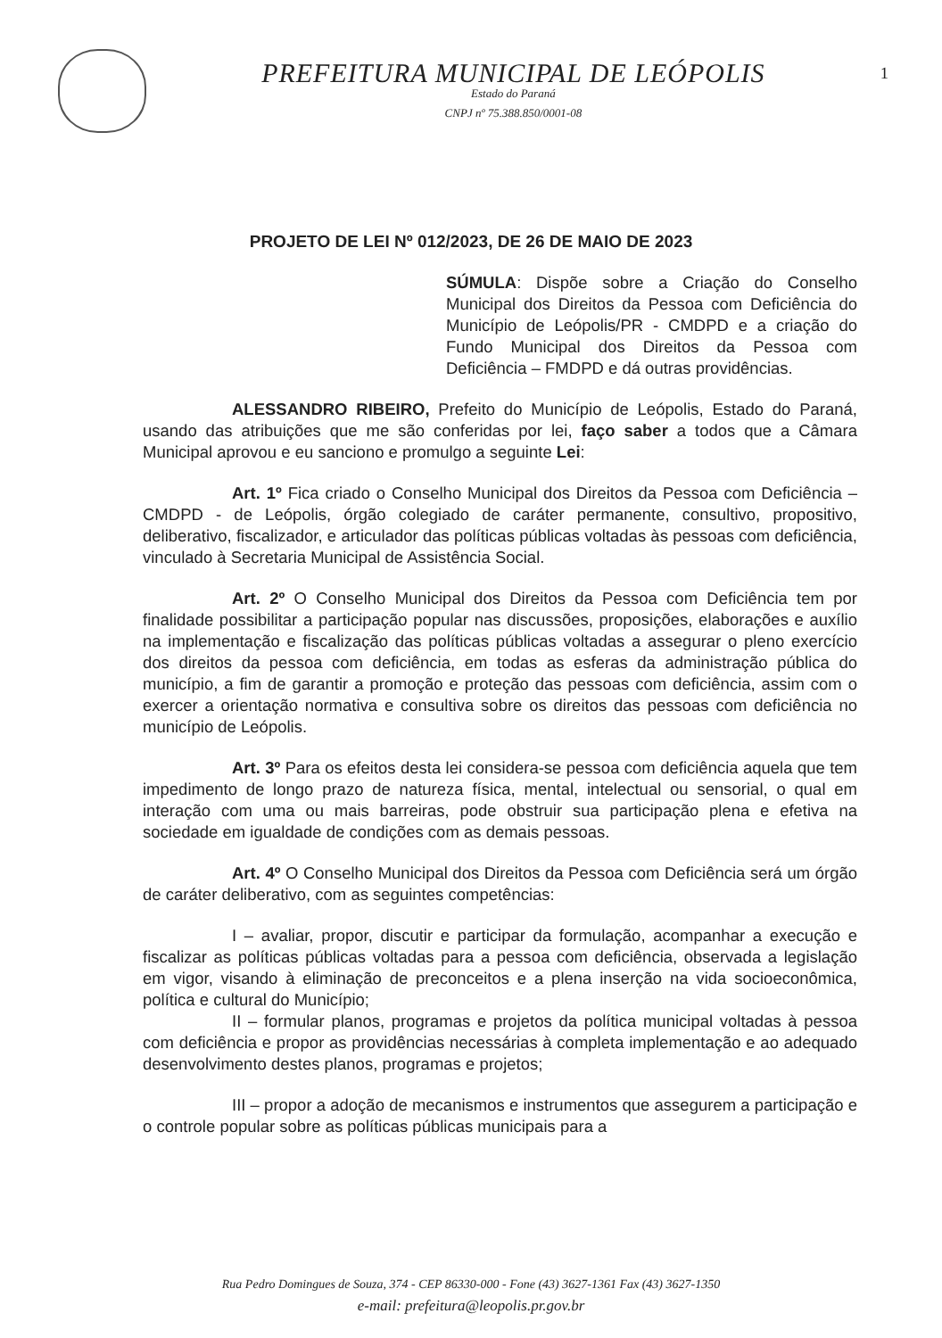PREFEITURA MUNICIPAL DE LEÓPOLIS
Estado do Paraná
CNPJ nº 75.388.850/0001-08
1
PROJETO DE LEI Nº 012/2023, DE 26 DE MAIO DE 2023
SÚMULA: Dispõe sobre a Criação do Conselho Municipal dos Direitos da Pessoa com Deficiência do Município de Leópolis/PR - CMDPD e a criação do Fundo Municipal dos Direitos da Pessoa com Deficiência – FMDPD e dá outras providências.
ALESSANDRO RIBEIRO, Prefeito do Município de Leópolis, Estado do Paraná, usando das atribuições que me são conferidas por lei, faço saber a todos que a Câmara Municipal aprovou e eu sanciono e promulgo a seguinte Lei:
Art. 1º Fica criado o Conselho Municipal dos Direitos da Pessoa com Deficiência – CMDPD - de Leópolis, órgão colegiado de caráter permanente, consultivo, propositivo, deliberativo, fiscalizador, e articulador das políticas públicas voltadas às pessoas com deficiência, vinculado à Secretaria Municipal de Assistência Social.
Art. 2º O Conselho Municipal dos Direitos da Pessoa com Deficiência tem por finalidade possibilitar a participação popular nas discussões, proposições, elaborações e auxílio na implementação e fiscalização das políticas públicas voltadas a assegurar o pleno exercício dos direitos da pessoa com deficiência, em todas as esferas da administração pública do município, a fim de garantir a promoção e proteção das pessoas com deficiência, assim com o exercer a orientação normativa e consultiva sobre os direitos das pessoas com deficiência no município de Leópolis.
Art. 3º Para os efeitos desta lei considera-se pessoa com deficiência aquela que tem impedimento de longo prazo de natureza física, mental, intelectual ou sensorial, o qual em interação com uma ou mais barreiras, pode obstruir sua participação plena e efetiva na sociedade em igualdade de condições com as demais pessoas.
Art. 4º O Conselho Municipal dos Direitos da Pessoa com Deficiência será um órgão de caráter deliberativo, com as seguintes competências:
I – avaliar, propor, discutir e participar da formulação, acompanhar a execução e fiscalizar as políticas públicas voltadas para a pessoa com deficiência, observada a legislação em vigor, visando à eliminação de preconceitos e a plena inserção na vida socioeconômica, política e cultural do Município;
II – formular planos, programas e projetos da política municipal voltadas à pessoa com deficiência e propor as providências necessárias à completa implementação e ao adequado desenvolvimento destes planos, programas e projetos;
III – propor a adoção de mecanismos e instrumentos que assegurem a participação e o controle popular sobre as políticas públicas municipais para a
Rua Pedro Domingues de Souza, 374 - CEP 86330-000 - Fone (43) 3627-1361 Fax (43) 3627-1350
e-mail: prefeitura@leopolis.pr.gov.br